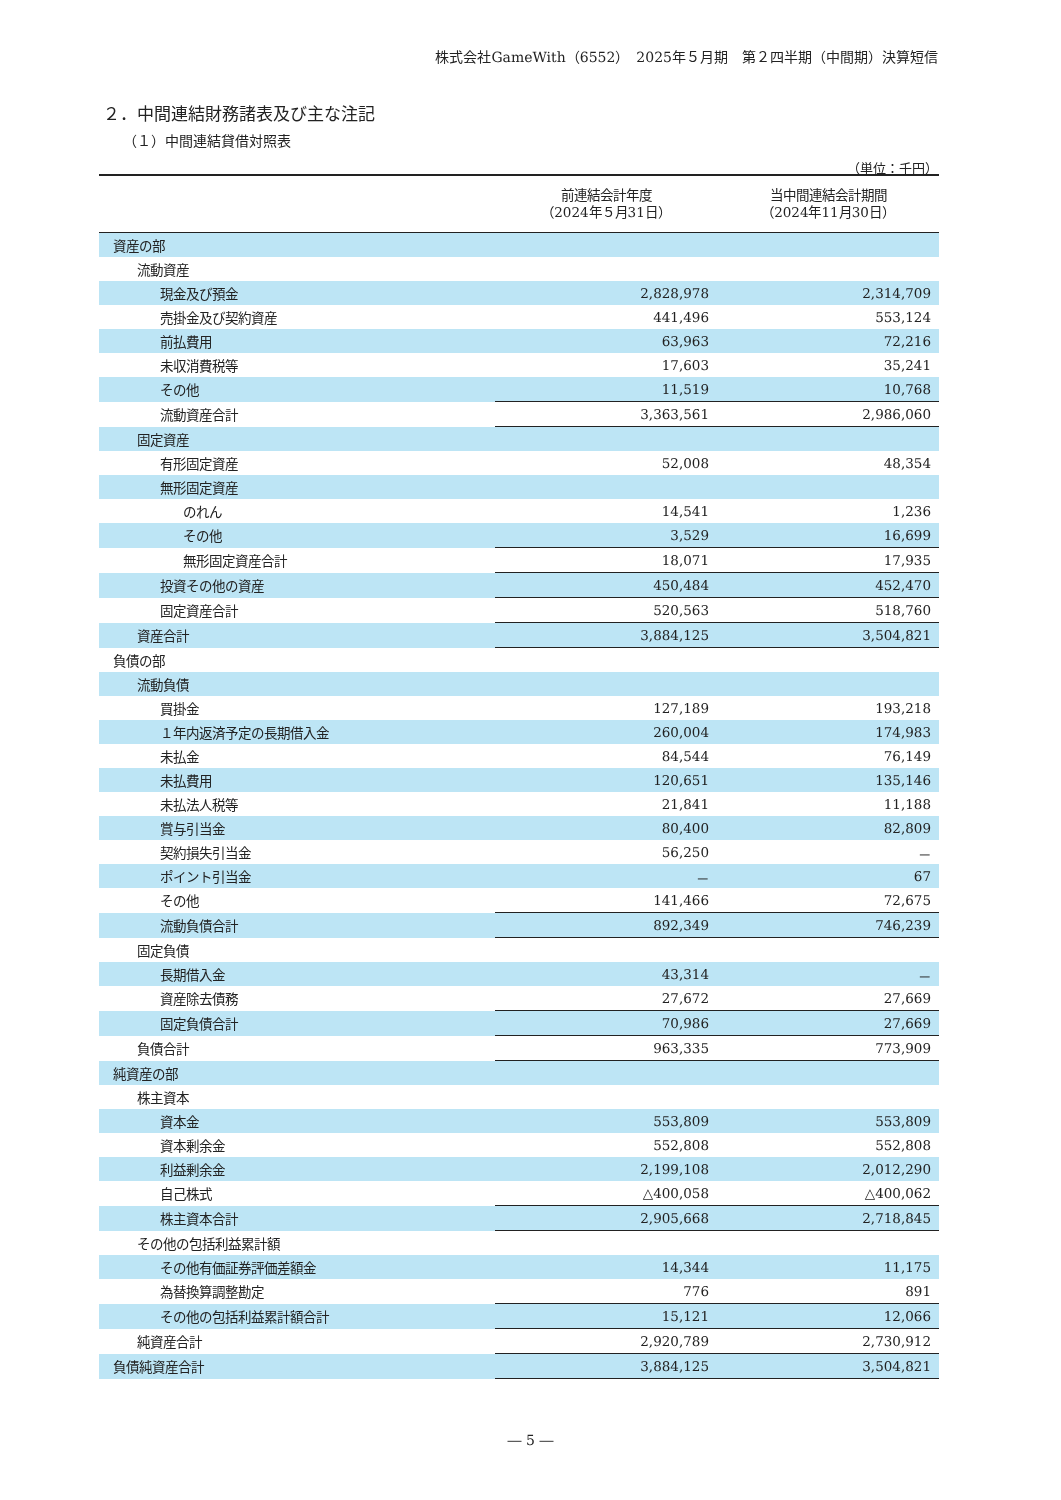株式会社GameWith（6552）　2025年５月期　第２四半期（中間期）決算短信
２．中間連結財務諸表及び主な注記
（１）中間連結貸借対照表
（単位：千円）
| | 前連結会計年度 （2024年５月31日） | 当中間連結会計期間 （2024年11月30日） |
| --- | --- | --- |
| 資産の部 | | |
| 流動資産 | | |
| 現金及び預金 | 2,828,978 | 2,314,709 |
| 売掛金及び契約資産 | 441,496 | 553,124 |
| 前払費用 | 63,963 | 72,216 |
| 未収消費税等 | 17,603 | 35,241 |
| その他 | 11,519 | 10,768 |
| 流動資産合計 | 3,363,561 | 2,986,060 |
| 固定資産 | | |
| 有形固定資産 | 52,008 | 48,354 |
| 無形固定資産 | | |
| のれん | 14,541 | 1,236 |
| その他 | 3,529 | 16,699 |
| 無形固定資産合計 | 18,071 | 17,935 |
| 投資その他の資産 | 450,484 | 452,470 |
| 固定資産合計 | 520,563 | 518,760 |
| 資産合計 | 3,884,125 | 3,504,821 |
| 負債の部 | | |
| 流動負債 | | |
| 買掛金 | 127,189 | 193,218 |
| １年内返済予定の長期借入金 | 260,004 | 174,983 |
| 未払金 | 84,544 | 76,149 |
| 未払費用 | 120,651 | 135,146 |
| 未払法人税等 | 21,841 | 11,188 |
| 賞与引当金 | 80,400 | 82,809 |
| 契約損失引当金 | 56,250 | － |
| ポイント引当金 | － | 67 |
| その他 | 141,466 | 72,675 |
| 流動負債合計 | 892,349 | 746,239 |
| 固定負債 | | |
| 長期借入金 | 43,314 | － |
| 資産除去債務 | 27,672 | 27,669 |
| 固定負債合計 | 70,986 | 27,669 |
| 負債合計 | 963,335 | 773,909 |
| 純資産の部 | | |
| 株主資本 | | |
| 資本金 | 553,809 | 553,809 |
| 資本剰余金 | 552,808 | 552,808 |
| 利益剰余金 | 2,199,108 | 2,012,290 |
| 自己株式 | △400,058 | △400,062 |
| 株主資本合計 | 2,905,668 | 2,718,845 |
| その他の包括利益累計額 | | |
| その他有価証券評価差額金 | 14,344 | 11,175 |
| 為替換算調整勘定 | 776 | 891 |
| その他の包括利益累計額合計 | 15,121 | 12,066 |
| 純資産合計 | 2,920,789 | 2,730,912 |
| 負債純資産合計 | 3,884,125 | 3,504,821 |
― 5 ―